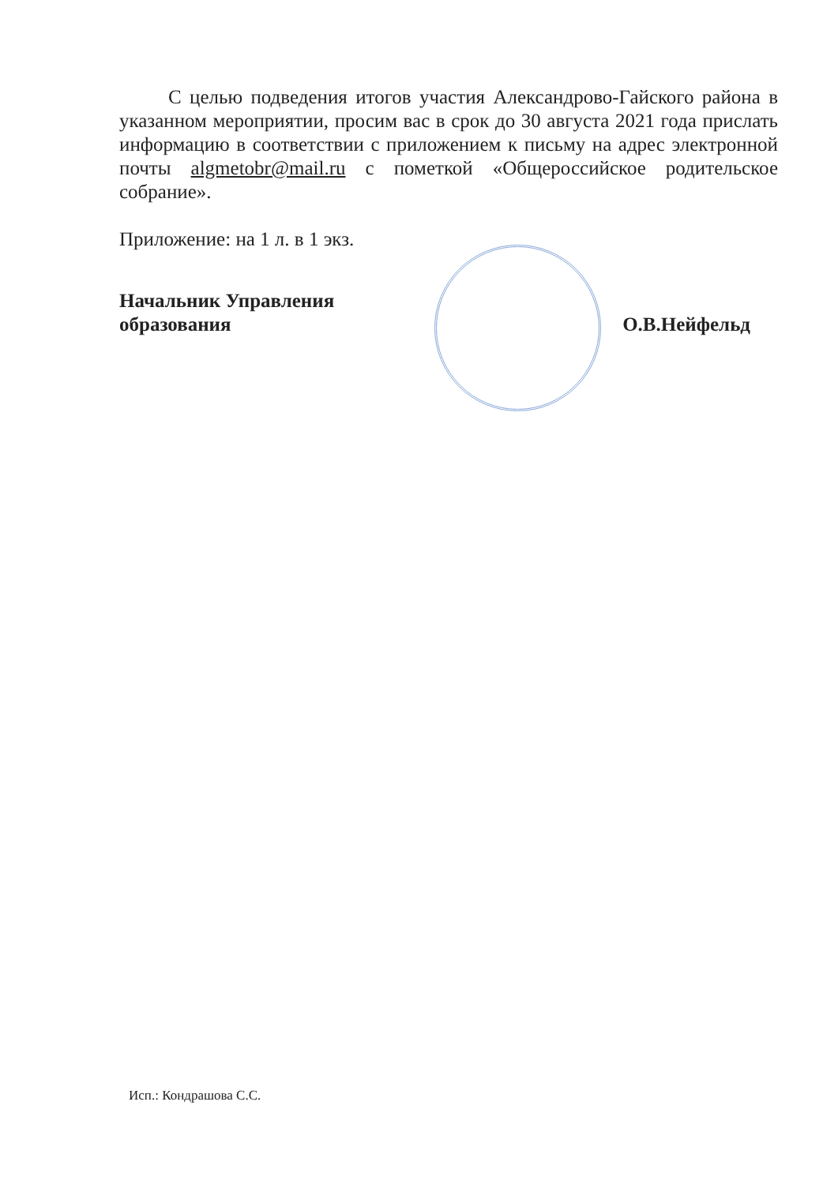С целью подведения итогов участия Александрово-Гайского района в указанном мероприятии, просим вас в срок до 30 августа 2021 года прислать информацию в соответствии с приложением к письму на адрес электронной почты algmetobr@mail.ru с пометкой «Общероссийское родительское собрание».
Приложение: на 1 л. в 1 экз.
Начальник Управления
образования
О.В.Нейфельд
Исп.: Кондрашова С.С.